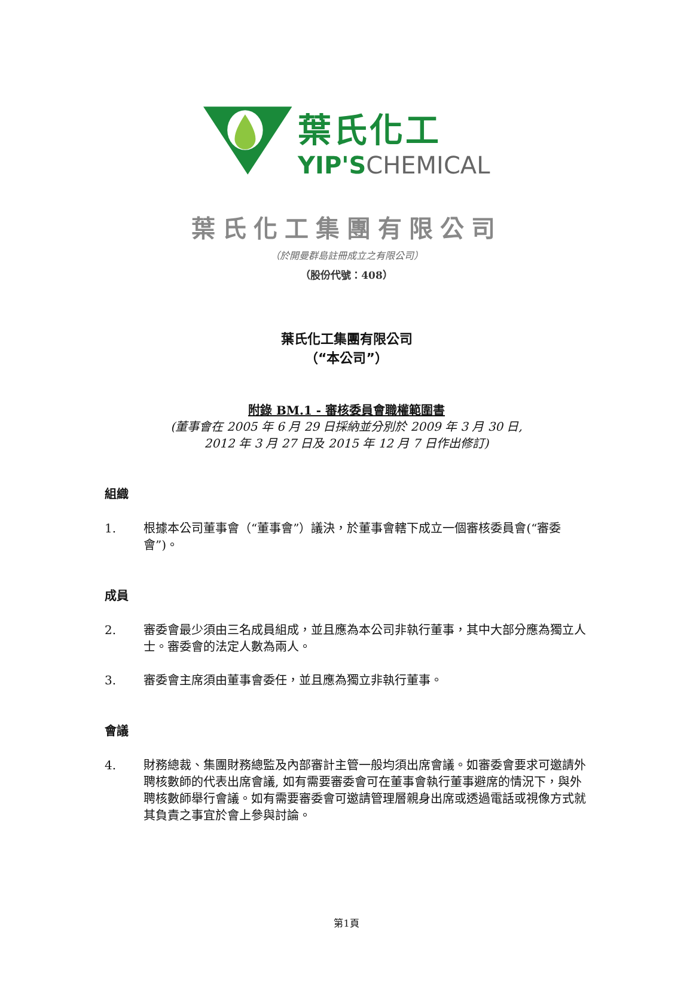葉氏化工
YIP'SCHEMICAL
葉氏化工集團有限公司
（於開曼群島註冊成立之有限公司）
（股份代號：408）
葉氏化工集團有限公司
（“本公司”）
附錄 BM.1 - 審核委員會職權範圍書
(董事會在 2005 年 6 月 29 日採納並分別於 2009 年 3 月 30 日,
2012 年 3 月 27 日及 2015 年 12 月 7 日作出修訂)
組織
1. 根據本公司董事會（“董事會”）議決，於董事會轄下成立一個審核委員會(“審委會”)。
成員
2. 審委會最少須由三名成員組成，並且應為本公司非執行董事，其中大部分應為獨立人士。審委會的法定人數為兩人。
3. 審委會主席須由董事會委任，並且應為獨立非執行董事。
會議
4. 財務總裁、集團財務總監及內部審計主管一般均須出席會議。如審委會要求可邀請外聘核數師的代表出席會議, 如有需要審委會可在董事會執行董事避席的情況下，與外聘核數師舉行會議。如有需要審委會可邀請管理層親身出席或透過電話或視像方式就其負責之事宜於會上參與討論。
第1頁